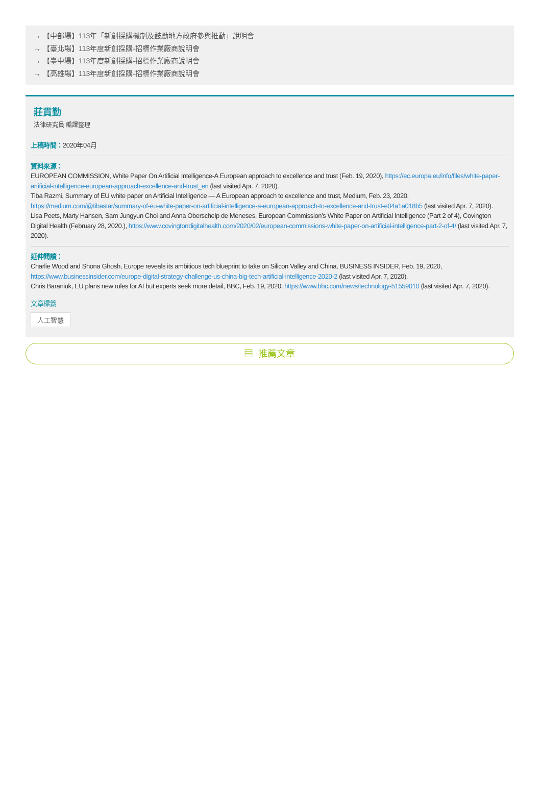→ 【中部場】113年「新創採購機制及鼓勵地方政府參與推動」說明會
→ 【臺北場】113年度新創採購-招標作業廠商說明會
→ 【臺中場】113年度新創採購-招標作業廠商說明會
→ 【高雄場】113年度新創採購-招標作業廠商說明會
莊貫勤
法律研究員 編譯整理
上稿時間：2020年04月
資料來源：
EUROPEAN COMMISSION, White Paper On Artificial Intelligence-A European approach to excellence and trust (Feb. 19, 2020), https://ec.europa.eu/info/files/white-paper-artificial-intelligence-european-approach-excellence-and-trust_en (last visited Apr. 7, 2020).
Tiba Razmi, Summary of EU white paper on Artificial Intelligence — A European approach to excellence and trust, Medium, Feb. 23, 2020, https://medium.com/@tibastar/summary-of-eu-white-paper-on-artificial-intelligence-a-european-approach-to-excellence-and-trust-e04a1a018b5 (last visited Apr. 7, 2020).
Lisa Peets, Marty Hansen, Sam Jungyun Choi and Anna Oberschelp de Meneses, European Commission’s White Paper on Artificial Intelligence (Part 2 of 4), Covington Digital Health (February 28, 2020.), https://www.covingtondigitalhealth.com/2020/02/european-commissions-white-paper-on-artificial-intelligence-part-2-of-4/ (last visited Apr. 7, 2020).
延伸閱讀：
Charlie Wood and Shona Ghosh, Europe reveals its ambitious tech blueprint to take on Silicon Valley and China, BUSINESS INSIDER, Feb. 19, 2020, https://www.businessinsider.com/europe-digital-strategy-challenge-us-china-big-tech-artificial-intelligence-2020-2 (last visited Apr. 7, 2020).
Chris Baraniuk, EU plans new rules for AI but experts seek more detail, BBC, Feb. 19, 2020, https://www.bbc.com/news/technology-51559010 (last visited Apr. 7, 2020).
文章標籤
人工智慧
▤ 推薦文章